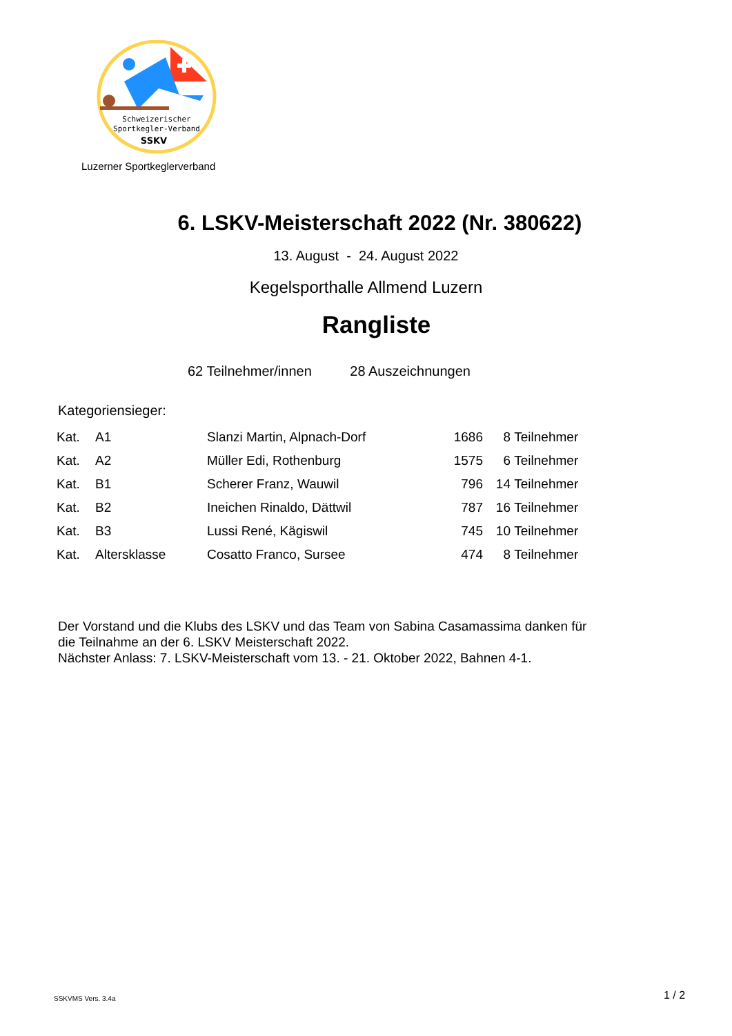Schweizerischer
Sportkegler-Verband
SSKV
Luzerner Sportkeglerverband
6. LSKV-Meisterschaft 2022 (Nr. 380622)
13. August - 24. August 2022
Kegelsporthalle Allmend Luzern
Rangliste
62 Teilnehmer/innen 28 Auszeichnungen
Kategoriensieger:
| Kat. | A1 | Slanzi Martin, Alpnach-Dorf | 1686 | 8 | Teilnehmer |
| Kat. | A2 | Müller Edi, Rothenburg | 1575 | 6 | Teilnehmer |
| Kat. | B1 | Scherer Franz, Wauwil | 796 | 14 | Teilnehmer |
| Kat. | B2 | Ineichen Rinaldo, Dättwil | 787 | 16 | Teilnehmer |
| Kat. | B3 | Lussi René, Kägiswil | 745 | 10 | Teilnehmer |
| Kat. | Altersklasse | Cosatto Franco, Sursee | 474 | 8 | Teilnehmer |
Der Vorstand und die Klubs des LSKV und das Team von Sabina Casamassima danken für
die Teilnahme an der 6. LSKV Meisterschaft 2022.
Nächster Anlass: 7. LSKV-Meisterschaft vom 13. - 21. Oktober 2022, Bahnen 4-1.
SSKVMS Vers. 3.4a 1 / 2